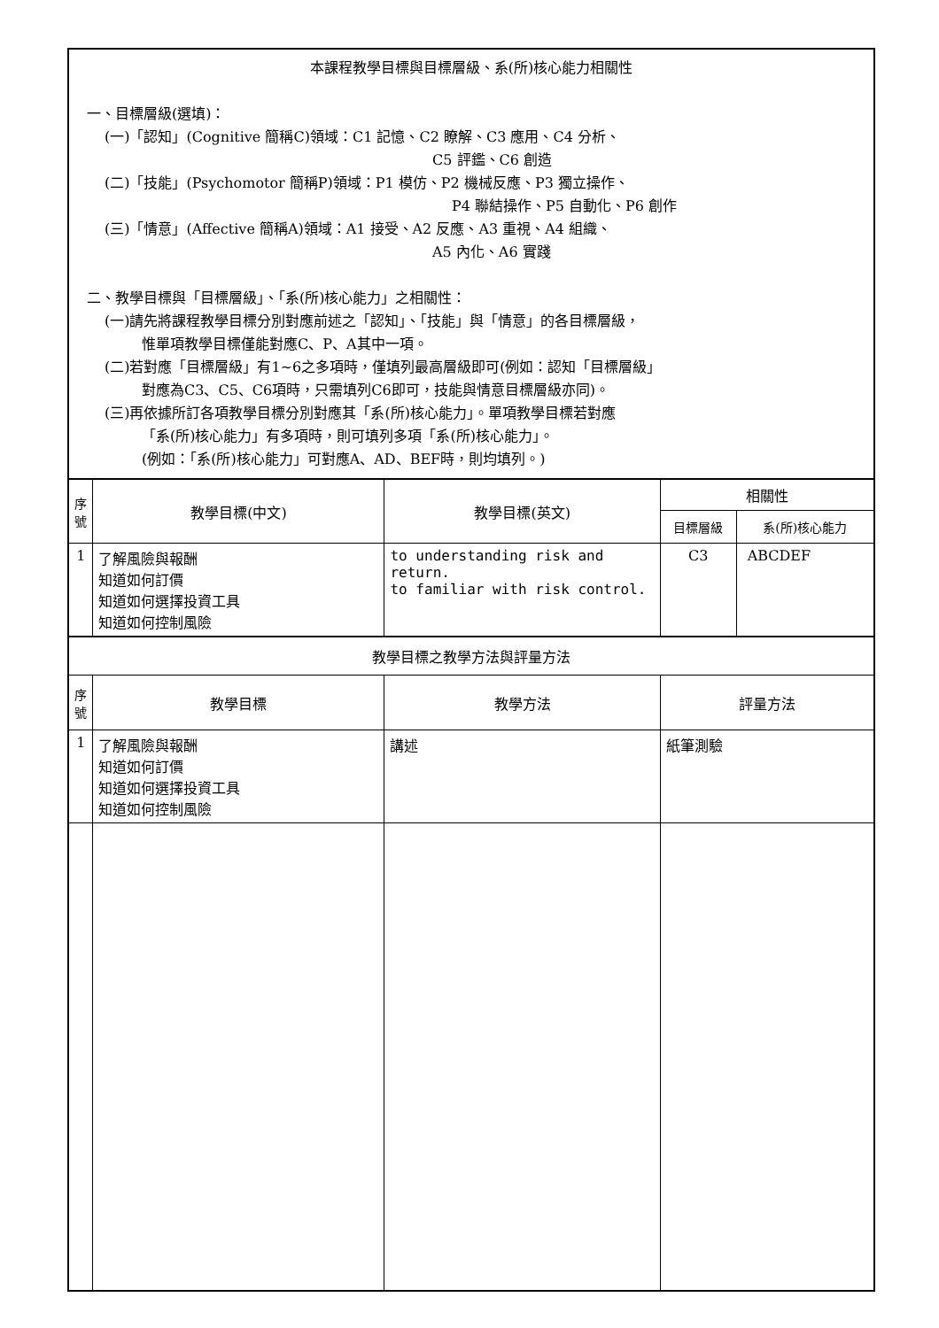| 本課程教學目標與目標層級、系(所)核心能力相關性 一、目標層級(選填)： (一)「認知」(Cognitive 簡稱C)領域：C1 記憶、C2 瞭解、C3 應用、C4 分析、 C5 評鑑、C6 創造 (二)「技能」(Psychomotor 簡稱P)領域：P1 模仿、P2 機械反應、P3 獨立操作、 P4 聯結操作、P5 自動化、P6 創作 (三)「情意」(Affective 簡稱A)領域：A1 接受、A2 反應、A3 重視、A4 組織、 A5 內化、A6 實踐 二、教學目標與「目標層級」、「系(所)核心能力」之相關性： (一)請先將課程教學目標分別對應前述之「認知」、「技能」與「情意」的各目標層級， 惟單項教學目標僅能對應C、P、A其中一項。 (二)若對應「目標層級」有1~6之多項時，僅填列最高層級即可(例如：認知「目標層級」 對應為C3、C5、C6項時，只需填列C6即可，技能與情意目標層級亦同)。 (三)再依據所訂各項教學目標分別對應其「系(所)核心能力」。單項教學目標若對應 「系(所)核心能力」有多項時，則可填列多項「系(所)核心能力」。 (例如：「系(所)核心能力」可對應A、AD、BEF時，則均填列。) | | | | |
| 序 號 | 教學目標(中文) | 教學目標(英文) | 相關性 | |
| | | | 目標層級 | 系(所)核心能力 |
| 1 | 了解風險與報酬 知道如何訂價 知道如何選擇投資工具 知道如何控制風險 | to understanding risk and return. to familiar with risk control. | C3 | ABCDEF |
| 教學目標之教學方法與評量方法 | | | | |
| 序 號 | 教學目標 | 教學方法 | 評量方法 | |
| 1 | 了解風險與報酬 知道如何訂價 知道如何選擇投資工具 知道如何控制風險 | 講述 | 紙筆測驗 | |